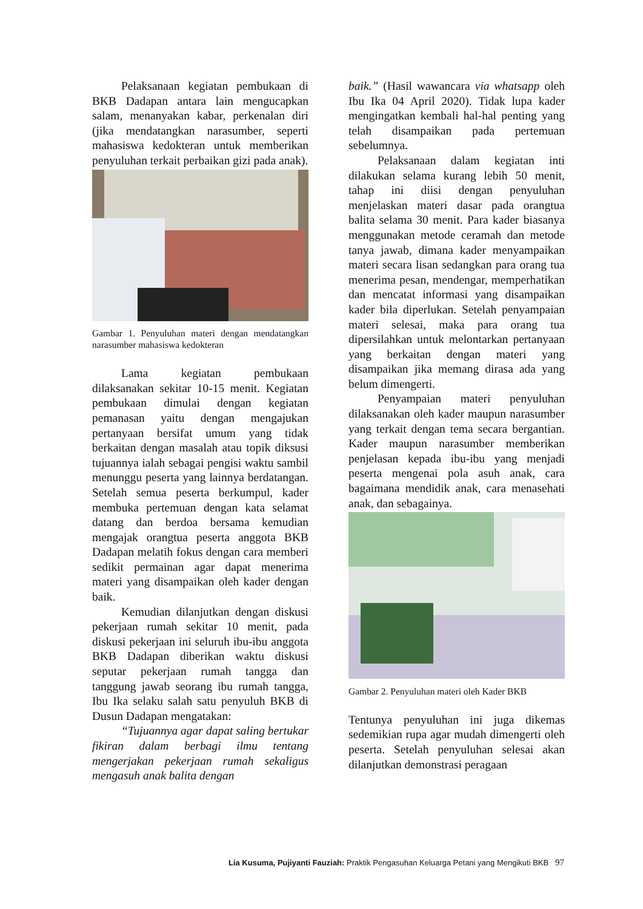Pelaksanaan kegiatan pembukaan di BKB Dadapan antara lain mengucapkan salam, menanyakan kabar, perkenalan diri (jika mendatangkan narasumber, seperti mahasiswa kedokteran untuk memberikan penyuluhan terkait perbaikan gizi pada anak).
Gambar 1. Penyuluhan materi dengan mendatangkan narasumber mahasiswa kedokteran
Lama kegiatan pembukaan dilaksanakan sekitar 10-15 menit. Kegiatan pembukaan dimulai dengan kegiatan pemanasan yaitu dengan mengajukan pertanyaan bersifat umum yang tidak berkaitan dengan masalah atau topik diksusi tujuannya ialah sebagai pengisi waktu sambil menunggu peserta yang lainnya berdatangan. Setelah semua peserta berkumpul, kader membuka pertemuan dengan kata selamat datang dan berdoa bersama kemudian mengajak orangtua peserta anggota BKB Dadapan melatih fokus dengan cara memberi sedikit permainan agar dapat menerima materi yang disampaikan oleh kader dengan baik.
Kemudian dilanjutkan dengan diskusi pekerjaan rumah sekitar 10 menit, pada diskusi pekerjaan ini seluruh ibu-ibu anggota BKB Dadapan diberikan waktu diskusi seputar pekerjaan rumah tangga dan tanggung jawab seorang ibu rumah tangga, Ibu Ika selaku salah satu penyuluh BKB di Dusun Dadapan mengatakan:
“Tujuannya agar dapat saling bertukar fikiran dalam berbagi ilmu tentang mengerjakan pekerjaan rumah sekaligus mengasuh anak balita dengan
baik.” (Hasil wawancara via whatsapp oleh Ibu Ika 04 April 2020). Tidak lupa kader mengingatkan kembali hal-hal penting yang telah disampaikan pada pertemuan sebelumnya.
Pelaksanaan dalam kegiatan inti dilakukan selama kurang lebih 50 menit, tahap ini diisi dengan penyuluhan menjelaskan materi dasar pada orangtua balita selama 30 menit. Para kader biasanya menggunakan metode ceramah dan metode tanya jawab, dimana kader menyampaikan materi secara lisan sedangkan para orang tua menerima pesan, mendengar, memperhatikan dan mencatat informasi yang disampaikan kader bila diperlukan. Setelah penyampaian materi selesai, maka para orang tua dipersilahkan untuk melontarkan pertanyaan yang berkaitan dengan materi yang disampaikan jika memang dirasa ada yang belum dimengerti.
Penyampaian materi penyuluhan dilaksanakan oleh kader maupun narasumber yang terkait dengan tema secara bergantian. Kader maupun narasumber memberikan penjelasan kepada ibu-ibu yang menjadi peserta mengenai pola asuh anak, cara bagaimana mendidik anak, cara menasehati anak, dan sebagainya.
Gambar 2. Penyuluhan materi oleh Kader BKB
Tentunya penyuluhan ini juga dikemas sedemikian rupa agar mudah dimengerti oleh peserta. Setelah penyuluhan selesai akan dilanjutkan demonstrasi peragaan
Lia Kusuma, Pujiyanti Fauziah: Praktik Pengasuhan Keluarga Petani yang Mengikuti BKB 97